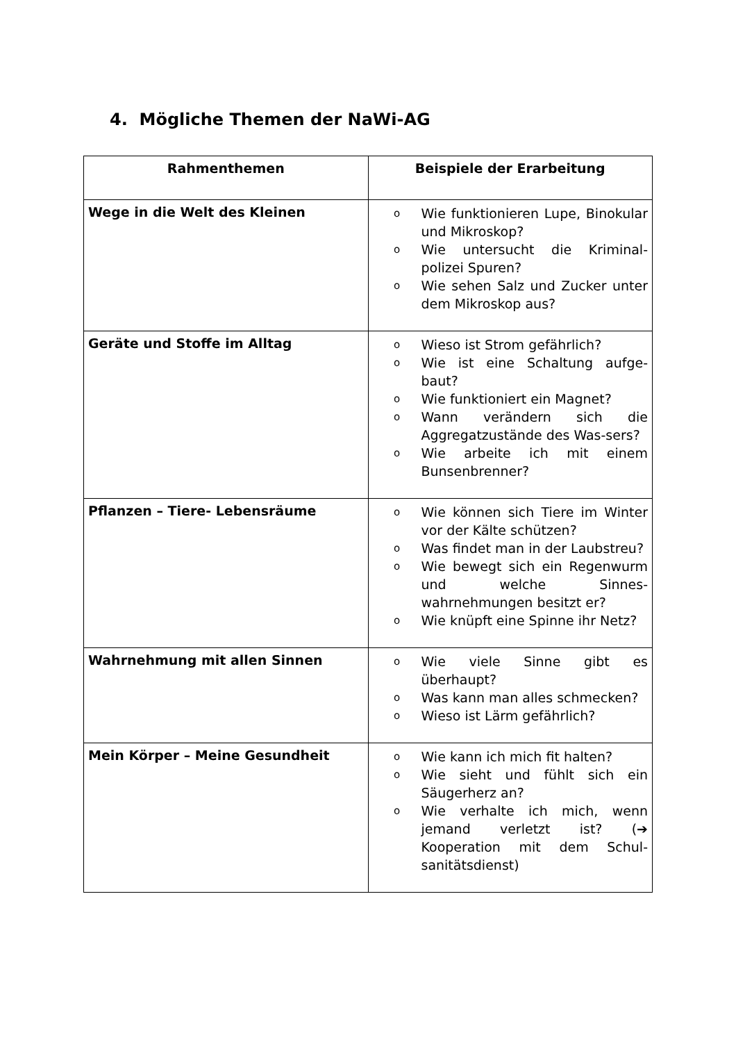4. Mögliche Themen der NaWi-AG
| Rahmenthemen | Beispiele der Erarbeitung |
| --- | --- |
| Wege in die Welt des Kleinen | o Wie funktionieren Lupe, Binokular und Mikroskop? o Wie untersucht die Kriminal-polizei Spuren? o Wie sehen Salz und Zucker unter dem Mikroskop aus? |
| Geräte und Stoffe im Alltag | o Wieso ist Strom gefährlich? o Wie ist eine Schaltung aufge-baut? o Wie funktioniert ein Magnet? o Wann verändern sich die Aggregatzustände des Was-sers? o Wie arbeite ich mit einem Bunsenbrenner? |
| Pflanzen – Tiere- Lebensräume | o Wie können sich Tiere im Winter vor der Kälte schützen? o Was findet man in der Laubstreu? o Wie bewegt sich ein Regenwurm und welche Sinnes-wahrnehmungen besitzt er? o Wie knüpft eine Spinne ihr Netz? |
| Wahrnehmung mit allen Sinnen | o Wie viele Sinne gibt es überhaupt? o Was kann man alles schmecken? o Wieso ist Lärm gefährlich? |
| Mein Körper – Meine Gesundheit | o Wie kann ich mich fit halten? o Wie sieht und fühlt sich ein Säugerherz an? o Wie verhalte ich mich, wenn jemand verletzt ist? (➔ Kooperation mit dem Schul-sanitätsdienst) |